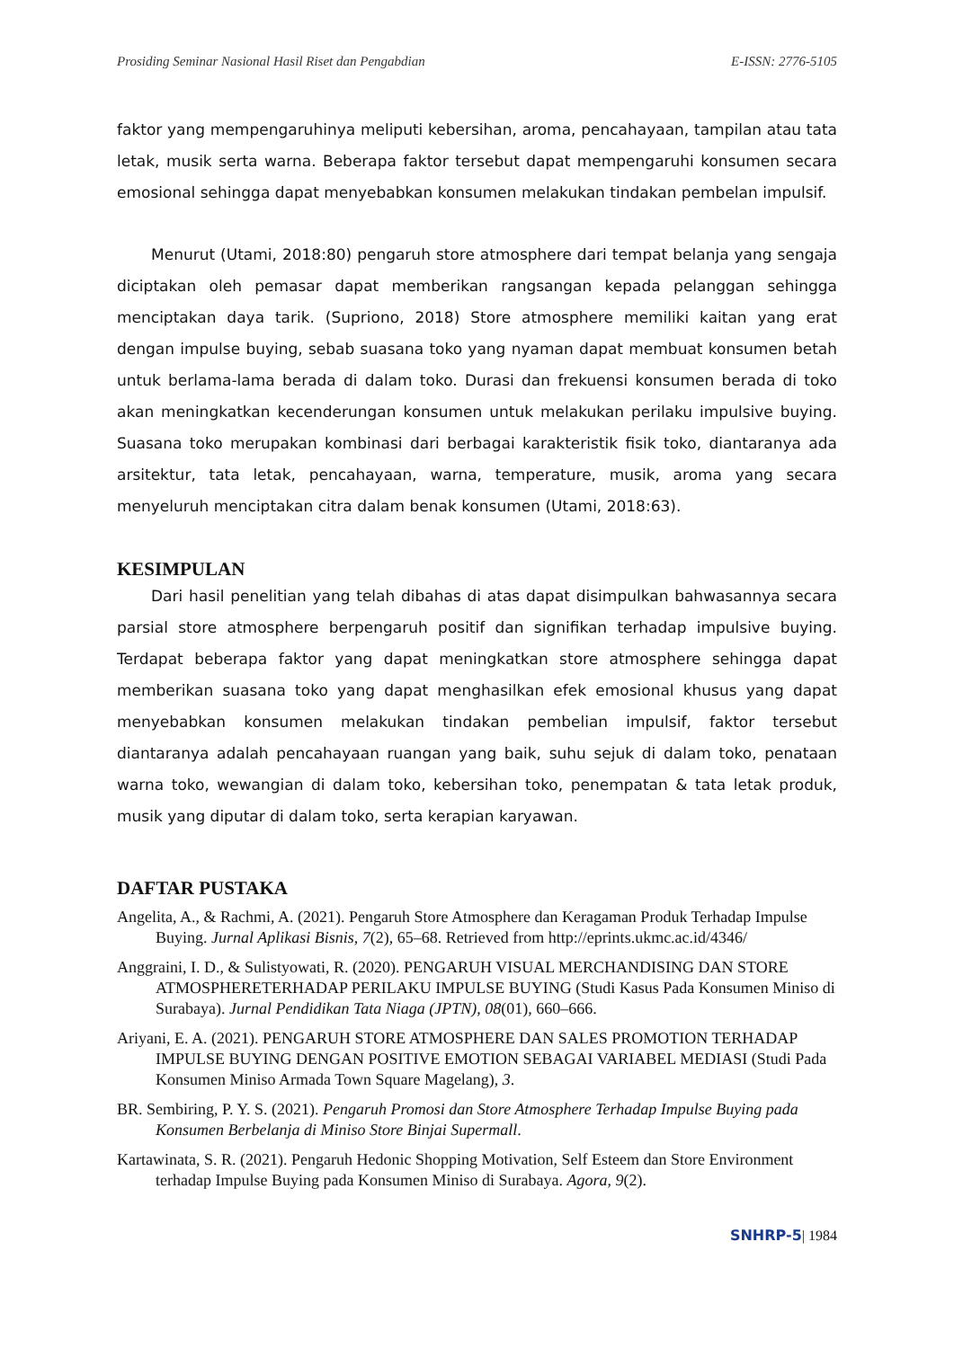Prosiding Seminar Nasional Hasil Riset dan Pengabdian E-ISSN: 2776-5105
faktor yang mempengaruhinya meliputi kebersihan, aroma, pencahayaan, tampilan atau tata letak, musik serta warna. Beberapa faktor tersebut dapat mempengaruhi konsumen secara emosional sehingga dapat menyebabkan konsumen melakukan tindakan pembelan impulsif.
Menurut (Utami, 2018:80) pengaruh store atmosphere dari tempat belanja yang sengaja diciptakan oleh pemasar dapat memberikan rangsangan kepada pelanggan sehingga menciptakan daya tarik. (Supriono, 2018) Store atmosphere memiliki kaitan yang erat dengan impulse buying, sebab suasana toko yang nyaman dapat membuat konsumen betah untuk berlama-lama berada di dalam toko. Durasi dan frekuensi konsumen berada di toko akan meningkatkan kecenderungan konsumen untuk melakukan perilaku impulsive buying. Suasana toko merupakan kombinasi dari berbagai karakteristik fisik toko, diantaranya ada arsitektur, tata letak, pencahayaan, warna, temperature, musik, aroma yang secara menyeluruh menciptakan citra dalam benak konsumen (Utami, 2018:63).
KESIMPULAN
Dari hasil penelitian yang telah dibahas di atas dapat disimpulkan bahwasannya secara parsial store atmosphere berpengaruh positif dan signifikan terhadap impulsive buying. Terdapat beberapa faktor yang dapat meningkatkan store atmosphere sehingga dapat memberikan suasana toko yang dapat menghasilkan efek emosional khusus yang dapat menyebabkan konsumen melakukan tindakan pembelian impulsif, faktor tersebut diantaranya adalah pencahayaan ruangan yang baik, suhu sejuk di dalam toko, penataan warna toko, wewangian di dalam toko, kebersihan toko, penempatan & tata letak produk, musik yang diputar di dalam toko, serta kerapian karyawan.
DAFTAR PUSTAKA
Angelita, A., & Rachmi, A. (2021). Pengaruh Store Atmosphere dan Keragaman Produk Terhadap Impulse Buying. Jurnal Aplikasi Bisnis, 7(2), 65–68. Retrieved from http://eprints.ukmc.ac.id/4346/
Anggraini, I. D., & Sulistyowati, R. (2020). PENGARUH VISUAL MERCHANDISING DAN STORE ATMOSPHERETERHADAP PERILAKU IMPULSE BUYING (Studi Kasus Pada Konsumen Miniso di Surabaya). Jurnal Pendidikan Tata Niaga (JPTN), 08(01), 660–666.
Ariyani, E. A. (2021). PENGARUH STORE ATMOSPHERE DAN SALES PROMOTION TERHADAP IMPULSE BUYING DENGAN POSITIVE EMOTION SEBAGAI VARIABEL MEDIASI (Studi Pada Konsumen Miniso Armada Town Square Magelang), 3.
BR. Sembiring, P. Y. S. (2021). Pengaruh Promosi dan Store Atmosphere Terhadap Impulse Buying pada Konsumen Berbelanja di Miniso Store Binjai Supermall.
Kartawinata, S. R. (2021). Pengaruh Hedonic Shopping Motivation, Self Esteem dan Store Environment terhadap Impulse Buying pada Konsumen Miniso di Surabaya. Agora, 9(2).
SNHRP-5| 1984